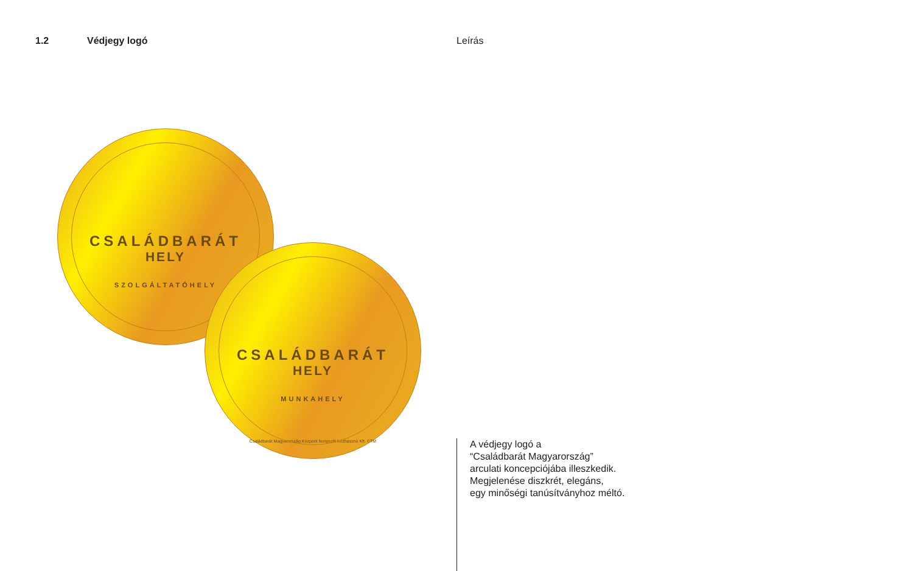1.2 Védjegy logó Leírás
CSALÁDBARÁT
HELY
SZOLGÁLTATÓHELY
CSALÁDBARÁT
HELY
MUNKAHELY
Családbarát Magyarország Központ Nonprofit Közhasznú Kft. ©TM
A védjegy logó a
“Családbarát Magyarország”
arculati koncepciójába illeszkedik.
Megjelenése diszkrét, elegáns,
egy minőségi tanúsítványhoz méltó.